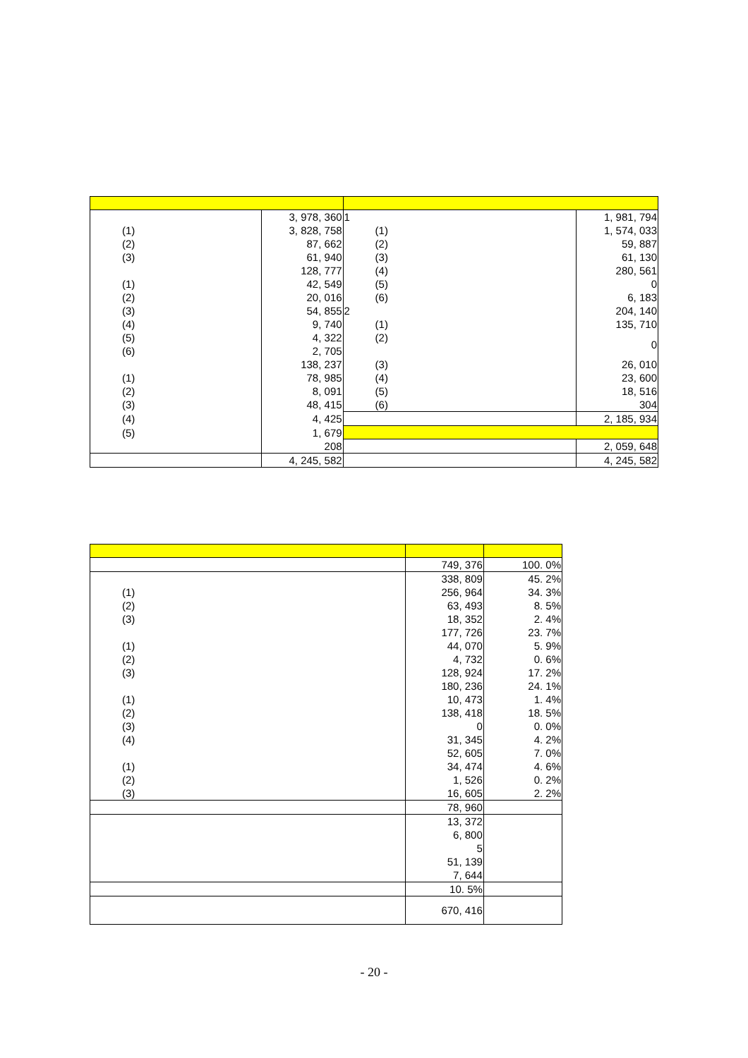| | 3, 978, 360 | 1 | 1, 981, 794 |
| (1) | 3, 828, 758 | (1) | 1, 574, 033 |
| (2) | 87, 662 | (2) | 59, 887 |
| (3) | 61, 940 | (3) | 61, 130 |
| | 128, 777 | (4) | 280, 561 |
| (1) | 42, 549 | (5) | 0 |
| (2) | 20, 016 | (6) | 6, 183 |
| (3) | 54, 855 | 2 | 204, 140 |
| (4) | 9, 740 | (1) | 135, 710 |
| (5) | 4, 322 | (2) | 0 |
| (6) | 2, 705 | | |
| | 138, 237 | (3) | 26, 010 |
| (1) | 78, 985 | (4) | 23, 600 |
| (2) | 8, 091 | (5) | 18, 516 |
| (3) | 48, 415 | (6) | 304 |
| (4) | 4, 425 | | 2, 185, 934 |
| (5) | 1, 679 | | |
| | 208 | | 2, 059, 648 |
| | 4, 245, 582 | | 4, 245, 582 |
| | 749, 376 | 100. 0% |
| | 338, 809 | 45. 2% |
| (1) | 256, 964 | 34. 3% |
| (2) | 63, 493 | 8. 5% |
| (3) | 18, 352 | 2. 4% |
| | 177, 726 | 23. 7% |
| (1) | 44, 070 | 5. 9% |
| (2) | 4, 732 | 0. 6% |
| (3) | 128, 924 | 17. 2% |
| | 180, 236 | 24. 1% |
| (1) | 10, 473 | 1. 4% |
| (2) | 138, 418 | 18. 5% |
| (3) | 0 | 0. 0% |
| (4) | 31, 345 | 4. 2% |
| | 52, 605 | 7. 0% |
| (1) | 34, 474 | 4. 6% |
| (2) | 1, 526 | 0. 2% |
| (3) | 16, 605 | 2. 2% |
| | 78, 960 | |
| | 13, 372 | |
| | 6, 800 | |
| | 5 | |
| | 51, 139 | |
| | 7, 644 | |
| | 10. 5% | |
| | 670, 416 | |
- 20 -